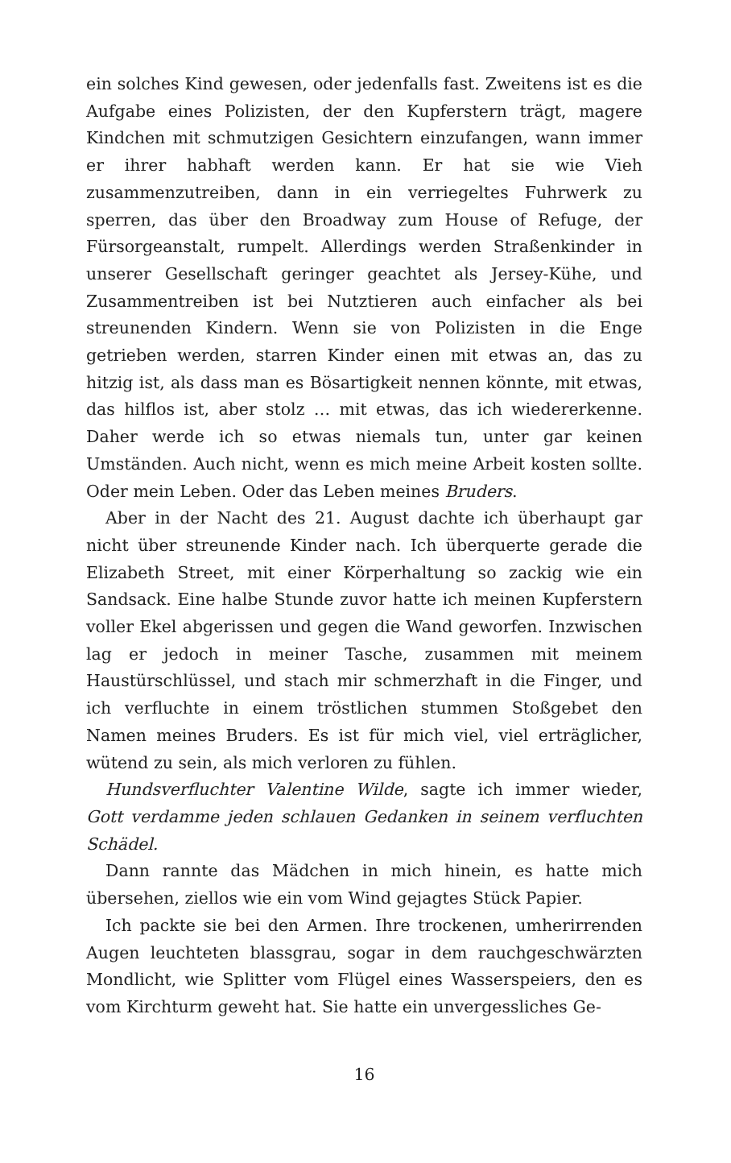ein solches Kind gewesen, oder jedenfalls fast. Zweitens ist es die Aufgabe eines Polizisten, der den Kupferstern trägt, magere Kindchen mit schmutzigen Gesichtern einzufangen, wann immer er ihrer habhaft werden kann. Er hat sie wie Vieh zusammenzutreiben, dann in ein verriegeltes Fuhrwerk zu sperren, das über den Broadway zum House of Refuge, der Fürsorgeanstalt, rumpelt. Allerdings werden Straßenkinder in unserer Gesellschaft geringer geachtet als Jersey-Kühe, und Zusammentreiben ist bei Nutztieren auch einfacher als bei streunenden Kindern. Wenn sie von Polizisten in die Enge getrieben werden, starren Kinder einen mit etwas an, das zu hitzig ist, als dass man es Bösartigkeit nennen könnte, mit etwas, das hilflos ist, aber stolz … mit etwas, das ich wiedererkenne. Daher werde ich so etwas niemals tun, unter gar keinen Umständen. Auch nicht, wenn es mich meine Arbeit kosten sollte. Oder mein Leben. Oder das Leben meines Bruders.
Aber in der Nacht des 21. August dachte ich überhaupt gar nicht über streunende Kinder nach. Ich überquerte gerade die Elizabeth Street, mit einer Körperhaltung so zackig wie ein Sandsack. Eine halbe Stunde zuvor hatte ich meinen Kupferstern voller Ekel abgerissen und gegen die Wand geworfen. Inzwischen lag er jedoch in meiner Tasche, zusammen mit meinem Haustürschlüssel, und stach mir schmerzhaft in die Finger, und ich verfluchte in einem tröstlichen stummen Stoßgebet den Namen meines Bruders. Es ist für mich viel, viel erträglicher, wütend zu sein, als mich verloren zu fühlen.
Hundsverfluchter Valentine Wilde, sagte ich immer wieder, Gott verdamme jeden schlauen Gedanken in seinem verfluchten Schädel.
Dann rannte das Mädchen in mich hinein, es hatte mich übersehen, ziellos wie ein vom Wind gejagtes Stück Papier.
Ich packte sie bei den Armen. Ihre trockenen, umherirrenden Augen leuchteten blassgrau, sogar in dem rauchgeschwärzten Mondlicht, wie Splitter vom Flügel eines Wasserspeiers, den es vom Kirchturm geweht hat. Sie hatte ein unvergessliches Ge-
16